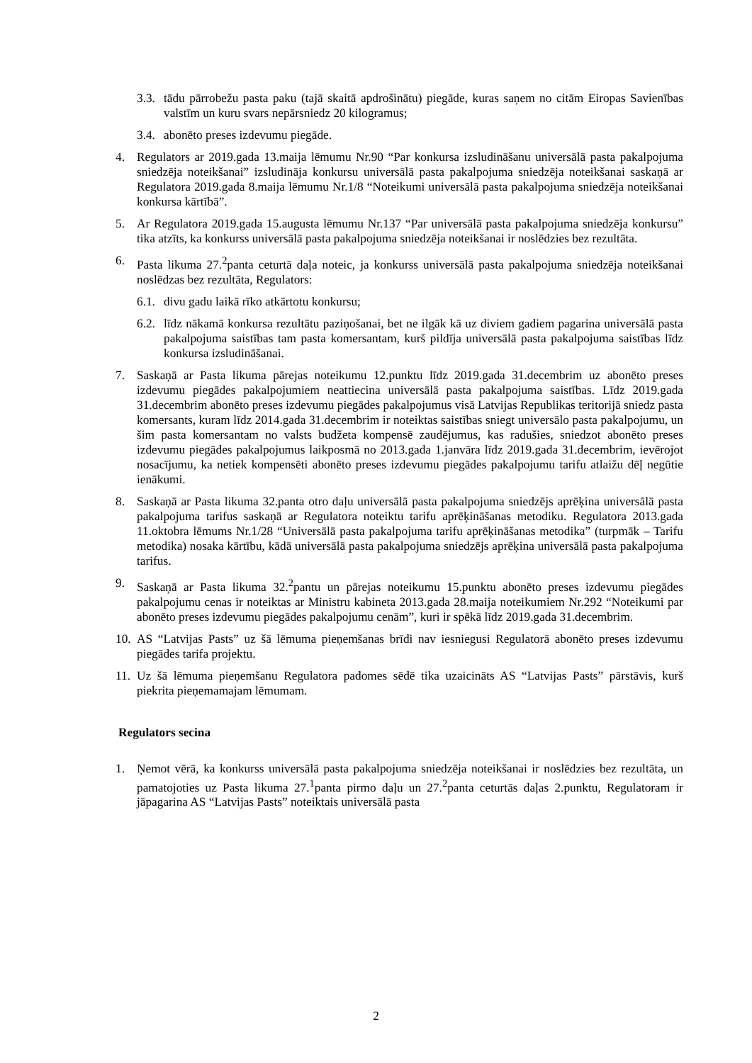3.3. tādu pārrobežu pasta paku (tajā skaitā apdrošinātu) piegāde, kuras saņem no citām Eiropas Savienības valstīm un kuru svars nepārsniedz 20 kilogramus;
3.4. abonēto preses izdevumu piegāde.
4. Regulators ar 2019.gada 13.maija lēmumu Nr.90 “Par konkursa izsludināšanu universālā pasta pakalpojuma sniedzēja noteikšanai” izsludināja konkursu universālā pasta pakalpojuma sniedzēja noteikšanai saskaņā ar Regulatora 2019.gada 8.maija lēmumu Nr.1/8 “Noteikumi universālā pasta pakalpojuma sniedzēja noteikšanai konkursa kārtībā”.
5. Ar Regulatora 2019.gada 15.augusta lēmumu Nr.137 “Par universālā pasta pakalpojuma sniedzēja konkursu” tika atzīts, ka konkurss universālā pasta pakalpojuma sniedzēja noteikšanai ir noslēdzies bez rezultāta.
6. Pasta likuma 27.<sup>2</sup>panta ceturtā daļa noteic, ja konkurss universālā pasta pakalpojuma sniedzēja noteikšanai noslēdzas bez rezultāta, Regulators:
6.1. divu gadu laikā rīko atkārtotu konkursu;
6.2. līdz nākamā konkursa rezultātu paziņošanai, bet ne ilgāk kā uz diviem gadiem pagarina universālā pasta pakalpojuma saistības tam pasta komersantam, kurš pildīja universālā pasta pakalpojuma saistības līdz konkursa izsludināšanai.
7. Saskaņā ar Pasta likuma pārejas noteikumu 12.punktu līdz 2019.gada 31.decembrim uz abonēto preses izdevumu piegādes pakalpojumiem neattiecina universālā pasta pakalpojuma saistības. Līdz 2019.gada 31.decembrim abonēto preses izdevumu piegādes pakalpojumus visā Latvijas Republikas teritorijā sniedz pasta komersants, kuram līdz 2014.gada 31.decembrim ir noteiktas saistības sniegt universālo pasta pakalpojumu, un šim pasta komersantam no valsts budžeta kompensē zaudējumus, kas radušies, sniedzot abonēto preses izdevumu piegādes pakalpojumus laikposmā no 2013.gada 1.janvāra līdz 2019.gada 31.decembrim, ievērojot nosacījumu, ka netiek kompensēti abonēto preses izdevumu piegādes pakalpojumu tarifu atlaižu dēļ negūtie ienākumi.
8. Saskaņā ar Pasta likuma 32.panta otro daļu universālā pasta pakalpojuma sniedzējs aprēķina universālā pasta pakalpojuma tarifus saskaņā ar Regulatora noteiktu tarifu aprēķināšanas metodiku. Regulatora 2013.gada 11.oktobra lēmums Nr.1/28 “Universālā pasta pakalpojuma tarifu aprēķināšanas metodika” (turpmāk – Tarifu metodika) nosaka kārtību, kādā universālā pasta pakalpojuma sniedzējs aprēķina universālā pasta pakalpojuma tarifus.
9. Saskaņā ar Pasta likuma 32.<sup>2</sup>pantu un pārejas noteikumu 15.punktu abonēto preses izdevumu piegādes pakalpojumu cenas ir noteiktas ar Ministru kabineta 2013.gada 28.maija noteikumiem Nr.292 “Noteikumi par abonēto preses izdevumu piegādes pakalpojumu cenām”, kuri ir spēkā līdz 2019.gada 31.decembrim.
10. AS “Latvijas Pasts” uz šā lēmuma pieņemšanas brīdi nav iesniegusi Regulatorā abonēto preses izdevumu piegādes tarifa projektu.
11. Uz šā lēmuma pieņemšanu Regulatora padomes sēdē tika uzaicināts AS “Latvijas Pasts” pārstāvis, kurš piekrita pieņemamajam lēmumam.
Regulators secina
1. Ņemot vērā, ka konkurss universālā pasta pakalpojuma sniedzēja noteikšanai ir noslēdzies bez rezultāta, un pamatojoties uz Pasta likuma 27.<sup>1</sup>panta pirmo daļu un 27.<sup>2</sup>panta ceturtās daļas 2.punktu, Regulatoram ir jāpagarina AS “Latvijas Pasts” noteiktais universālā pasta
2